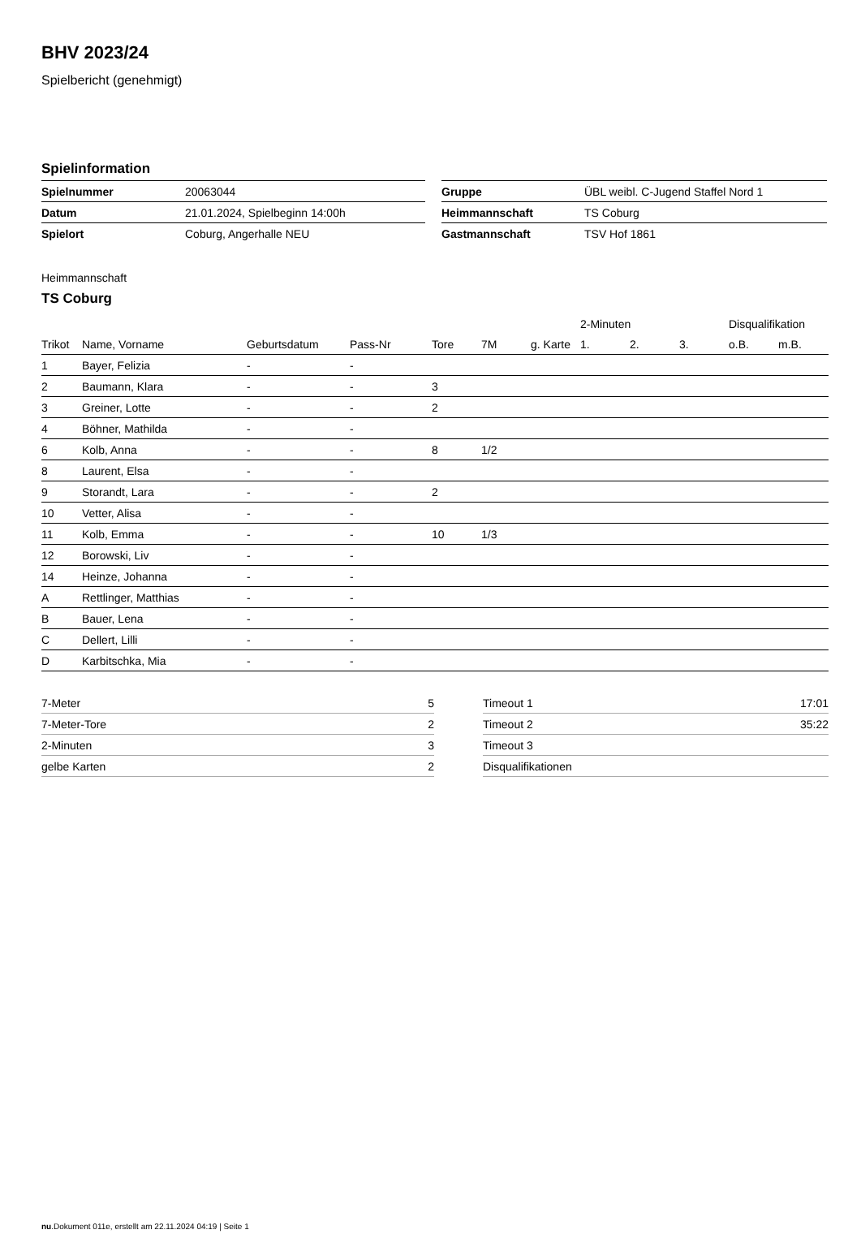BHV 2023/24
Spielbericht (genehmigt)
Spielinformation
| Spielnummer | 20063044 |
| Datum | 21.01.2024, Spielbeginn 14:00h |
| Spielort | Coburg, Angerhalle NEU |
| Gruppe | ÜBL weibl. C-Jugend Staffel Nord 1 |
| Heimmannschaft | TS Coburg |
| Gastmannschaft | TSV Hof 1861 |
Heimmannschaft
TS Coburg
| | | | | | | | 2-Minuten | | | Disqualifikation | |
| --- | --- | --- | --- | --- | --- | --- | --- | --- | --- | --- | --- |
| Trikot | Name, Vorname | Geburtsdatum | Pass-Nr | Tore | 7M | g. Karte | 1. | 2. | 3. | o.B. | m.B. |
| 1 | Bayer, Felizia | - | - | | | | | | | | |
| 2 | Baumann, Klara | - | - | 3 | | | | | | | |
| 3 | Greiner, Lotte | - | - | 2 | | | | | | | |
| 4 | Böhner, Mathilda | - | - | | | | | | | | |
| 6 | Kolb, Anna | - | - | 8 | 1/2 | | | | | | |
| 8 | Laurent, Elsa | - | - | | | | | | | | |
| 9 | Storandt, Lara | - | - | 2 | | | | | | | |
| 10 | Vetter, Alisa | - | - | | | | | | | | |
| 11 | Kolb, Emma | - | - | 10 | 1/3 | | | | | | |
| 12 | Borowski, Liv | - | - | | | | | | | | |
| 14 | Heinze, Johanna | - | - | | | | | | | | |
| A | Rettlinger, Matthias | - | - | | | | | | | | |
| B | Bauer, Lena | - | - | | | | | | | | |
| C | Dellert, Lilli | - | - | | | | | | | | |
| D | Karbitschka, Mia | - | - | | | | | | | | |
| 7-Meter | 5 |
| 7-Meter-Tore | 2 |
| 2-Minuten | 3 |
| gelbe Karten | 2 |
| Timeout 1 | 17:01 |
| Timeout 2 | 35:22 |
| Timeout 3 | |
| Disqualifikationen | |
nu.Dokument 011e, erstellt am 22.11.2024 04:19 | Seite 1